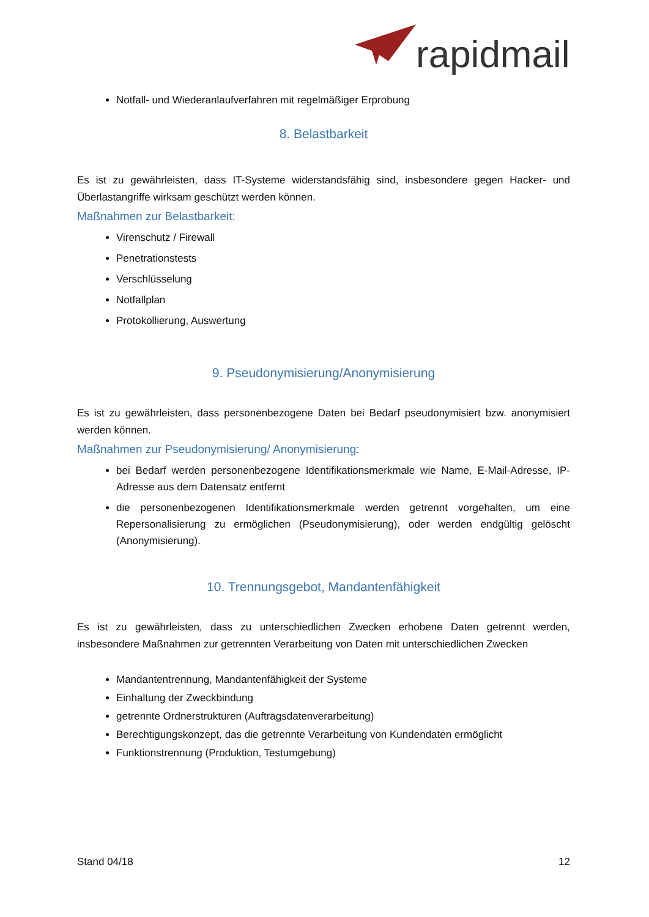rapidmail
Notfall- und Wiederanlaufverfahren mit regelmäßiger Erprobung
8. Belastbarkeit
Es ist zu gewährleisten, dass IT-Systeme widerstandsfähig sind, insbesondere gegen Hacker- und Überlastangriffe wirksam geschützt werden können.
Maßnahmen zur Belastbarkeit:
Virenschutz / Firewall
Penetrationstests
Verschlüsselung
Notfallplan
Protokollierung, Auswertung
9. Pseudonymisierung/Anonymisierung
Es ist zu gewährleisten, dass personenbezogene Daten bei Bedarf pseudonymisiert bzw. anonymisiert werden können.
Maßnahmen zur Pseudonymisierung/ Anonymisierung:
bei Bedarf werden personenbezogene Identifikationsmerkmale wie Name, E-Mail-Adresse, IP-Adresse aus dem Datensatz entfernt
die personenbezogenen Identifikationsmerkmale werden getrennt vorgehalten, um eine Repersonalisierung zu ermöglichen (Pseudonymisierung), oder werden endgültig gelöscht (Anonymisierung).
10. Trennungsgebot, Mandantenfähigkeit
Es ist zu gewährleisten, dass zu unterschiedlichen Zwecken erhobene Daten getrennt werden, insbesondere Maßnahmen zur getrennten Verarbeitung von Daten mit unterschiedlichen Zwecken
Mandantentrennung, Mandantenfähigkeit der Systeme
Einhaltung der Zweckbindung
getrennte Ordnerstrukturen (Auftragsdatenverarbeitung)
Berechtigungskonzept, das die getrennte Verarbeitung von Kundendaten ermöglicht
Funktionstrennung (Produktion, Testumgebung)
Stand 04/18 12